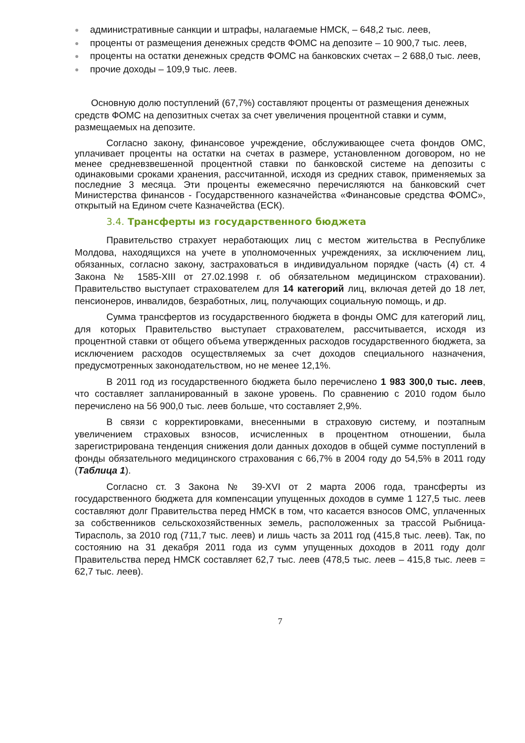● административные санкции и штрафы, налагаемые НМСК, – 648,2 тыс. леев,
● проценты от размещения денежных средств ФОМС на депозите – 10 900,7 тыс. леев,
● проценты на остатки денежных средств ФОМС на банковских счетах – 2 688,0 тыс. леев,
● прочие доходы – 109,9 тыс. леев.
Основную долю поступлений (67,7%) составляют проценты от размещения денежных средств ФОМС на депозитных счетах за счет увеличения процентной ставки и сумм, размещаемых на депозите.
Согласно закону, финансовое учреждение, обслуживающее счета фондов ОМС, уплачивает проценты на остатки на счетах в размере, установленном договором, но не менее средневзвешенной процентной ставки по банковской системе на депозиты с одинаковыми сроками хранения, рассчитанной, исходя из средних ставок, применяемых за последние 3 месяца. Эти проценты ежемесячно перечисляются на банковский счет Министерства финансов - Государственного казначейства «Финансовые средства ФОМС», открытый на Едином счете Казначейства (ЕСК).
3.4. Трансферты из государственного бюджета
Правительство страхует неработающих лиц с местом жительства в Республике Молдова, находящихся на учете в уполномоченных учреждениях, за исключением лиц, обязанных, согласно закону, застраховаться в индивидуальном порядке (часть (4) ст. 4 Закона № 1585-XIII от 27.02.1998 г. об обязательном медицинском страховании). Правительство выступает страхователем для 14 категорий лиц, включая детей до 18 лет, пенсионеров, инвалидов, безработных, лиц, получающих социальную помощь, и др.
Сумма трансфертов из государственного бюджета в фонды ОМС для категорий лиц, для которых Правительство выступает страхователем, рассчитывается, исходя из процентной ставки от общего объема утвержденных расходов государственного бюджета, за исключением расходов осуществляемых за счет доходов специального назначения, предусмотренных законодательством, но не менее 12,1%.
В 2011 год из государственного бюджета было перечислено 1 983 300,0 тыс. леев, что составляет запланированный в законе уровень. По сравнению с 2010 годом было перечислено на 56 900,0 тыс. леев больше, что составляет 2,9%.
В связи с корректировками, внесенными в страховую систему, и поэтапным увеличением страховых взносов, исчисленных в процентном отношении, была зарегистрирована тенденция снижения доли данных доходов в общей сумме поступлений в фонды обязательного медицинского страхования с 66,7% в 2004 году до 54,5% в 2011 году (Таблица 1).
Согласно ст. 3 Закона № 39-XVI от 2 марта 2006 года, трансферты из государственного бюджета для компенсации упущенных доходов в сумме 1 127,5 тыс. леев составляют долг Правительства перед НМСК в том, что касается взносов ОМС, уплаченных за собственников сельскохозяйственных земель, расположенных за трассой Рыбница-Тирасполь, за 2010 год (711,7 тыс. леев) и лишь часть за 2011 год (415,8 тыс. леев). Так, по состоянию на 31 декабря 2011 года из сумм упущенных доходов в 2011 году долг Правительства перед НМСК составляет 62,7 тыс. леев (478,5 тыс. леев – 415,8 тыс. леев = 62,7 тыс. леев).
7